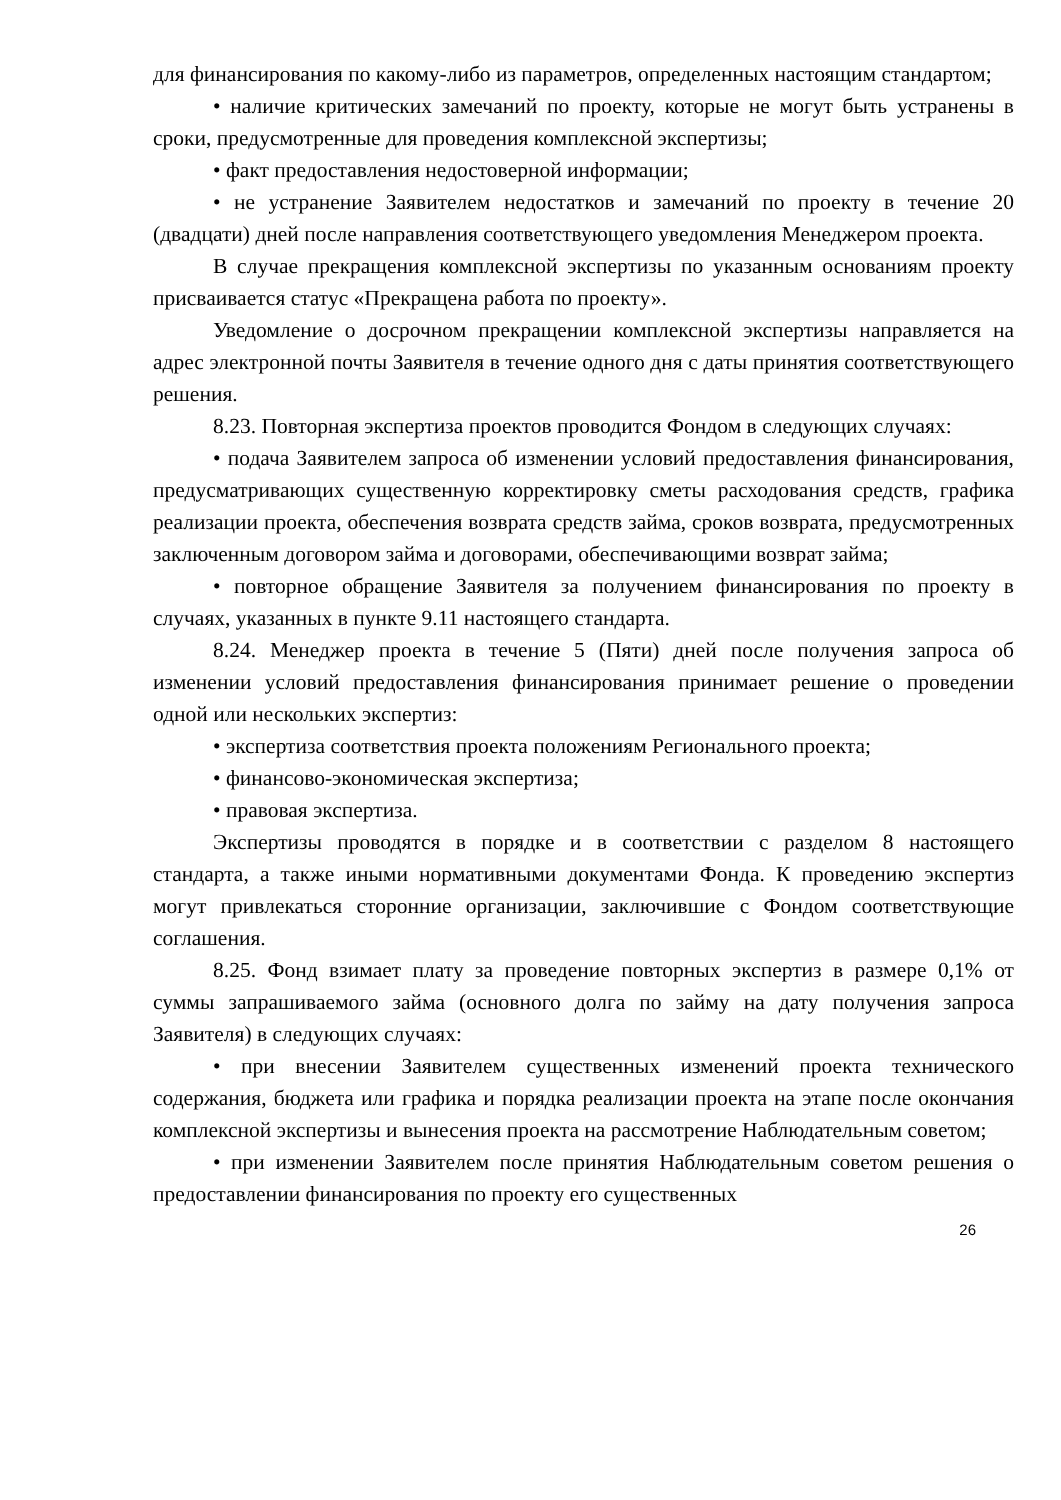для финансирования по какому-либо из параметров, определенных настоящим стандартом;
• наличие критических замечаний по проекту, которые не могут быть устранены в сроки, предусмотренные для проведения комплексной экспертизы;
• факт предоставления недостоверной информации;
• не устранение Заявителем недостатков и замечаний по проекту в течение 20 (двадцати) дней после направления соответствующего уведомления Менеджером проекта.
В случае прекращения комплексной экспертизы по указанным основаниям проекту присваивается статус «Прекращена работа по проекту».
Уведомление о досрочном прекращении комплексной экспертизы направляется на адрес электронной почты Заявителя в течение одного дня с даты принятия соответствующего решения.
8.23. Повторная экспертиза проектов проводится Фондом в следующих случаях:
• подача Заявителем запроса об изменении условий предоставления финансирования, предусматривающих существенную корректировку сметы расходования средств, графика реализации проекта, обеспечения возврата средств займа, сроков возврата, предусмотренных заключенным договором займа и договорами, обеспечивающими возврат займа;
• повторное обращение Заявителя за получением финансирования по проекту в случаях, указанных в пункте 9.11 настоящего стандарта.
8.24. Менеджер проекта в течение 5 (Пяти) дней после получения запроса об изменении условий предоставления финансирования принимает решение о проведении одной или нескольких экспертиз:
• экспертиза соответствия проекта положениям Регионального проекта;
• финансово-экономическая экспертиза;
• правовая экспертиза.
Экспертизы проводятся в порядке и в соответствии с разделом 8 настоящего стандарта, а также иными нормативными документами Фонда. К проведению экспертиз могут привлекаться сторонние организации, заключившие с Фондом соответствующие соглашения.
8.25. Фонд взимает плату за проведение повторных экспертиз в размере 0,1% от суммы запрашиваемого займа (основного долга по займу на дату получения запроса Заявителя) в следующих случаях:
• при внесении Заявителем существенных изменений проекта технического содержания, бюджета или графика и порядка реализации проекта на этапе после окончания комплексной экспертизы и вынесения проекта на рассмотрение Наблюдательным советом;
• при изменении Заявителем после принятия Наблюдательным советом решения о предоставлении финансирования по проекту его существенных
26